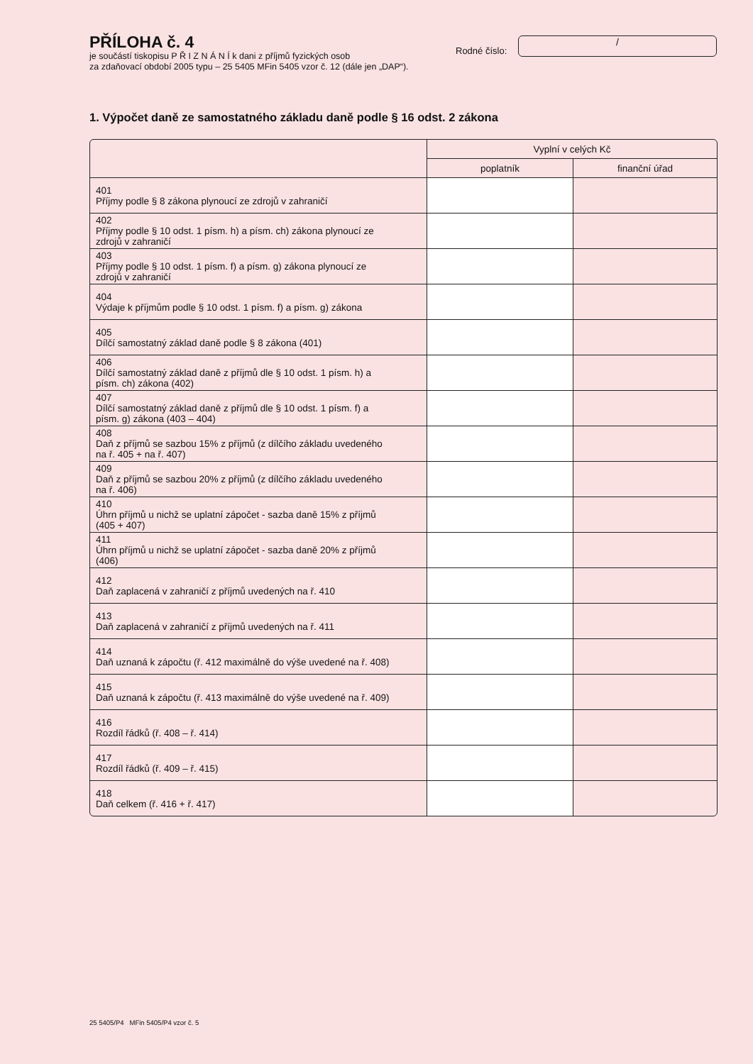PŘÍLOHA č. 4
je součástí tiskopisu P Ř I Z N Á N Í k dani z příjmů fyzických osob
za zdaňovací období 2005 typu – 25 5405 MFin 5405 vzor č. 12 (dále jen „DAP“).
Rodné číslo:
/
1. Výpočet daně ze samostatného základu daně podle § 16 odst. 2 zákona
| | Vyplní v celých Kč | |
| --- | --- | --- |
| | poplatník | finanční úřad |
| 401 Příjmy podle § 8 zákona plynoucí ze zdrojů v zahraničí | | |
| 402 Příjmy podle § 10 odst. 1 písm. h) a písm. ch) zákona plynoucí ze zdrojů v zahraničí | | |
| 403 Příjmy podle § 10 odst. 1 písm. f) a písm. g) zákona plynoucí ze zdrojů v zahraničí | | |
| 404 Výdaje k příjmům podle § 10 odst. 1 písm. f) a písm. g) zákona | | |
| 405 Dílčí samostatný základ daně podle § 8 zákona (401) | | |
| 406 Dílčí samostatný základ daně z příjmů dle § 10 odst. 1 písm. h) a písm. ch) zákona (402) | | |
| 407 Dílčí samostatný základ daně z příjmů dle § 10 odst. 1 písm. f) a písm. g) zákona (403 – 404) | | |
| 408 Daň z příjmů se sazbou 15% z příjmů (z dílčího základu uvedeného na ř. 405 + na ř. 407) | | |
| 409 Daň z příjmů se sazbou 20% z příjmů (z dílčího základu uvedeného na ř. 406) | | |
| 410 Úhrn příjmů u nichž se uplatní zápočet - sazba daně 15% z příjmů (405 + 407) | | |
| 411 Úhrn příjmů u nichž se uplatní zápočet - sazba daně 20% z příjmů (406) | | |
| 412 Daň zaplacená v zahraničí z příjmů uvedených na ř. 410 | | |
| 413 Daň zaplacená v zahraničí z příjmů uvedených na ř. 411 | | |
| 414 Daň uznaná k zápočtu (ř. 412 maximálně do výše uvedené na ř. 408) | | |
| 415 Daň uznaná k zápočtu (ř. 413 maximálně do výše uvedené na ř. 409) | | |
| 416 Rozdíl řádků (ř. 408 – ř. 414) | | |
| 417 Rozdíl řádků (ř. 409 – ř. 415) | | |
| 418 Daň celkem (ř. 416 + ř. 417) | | |
25 5405/P4 MFin 5405/P4 vzor č. 5